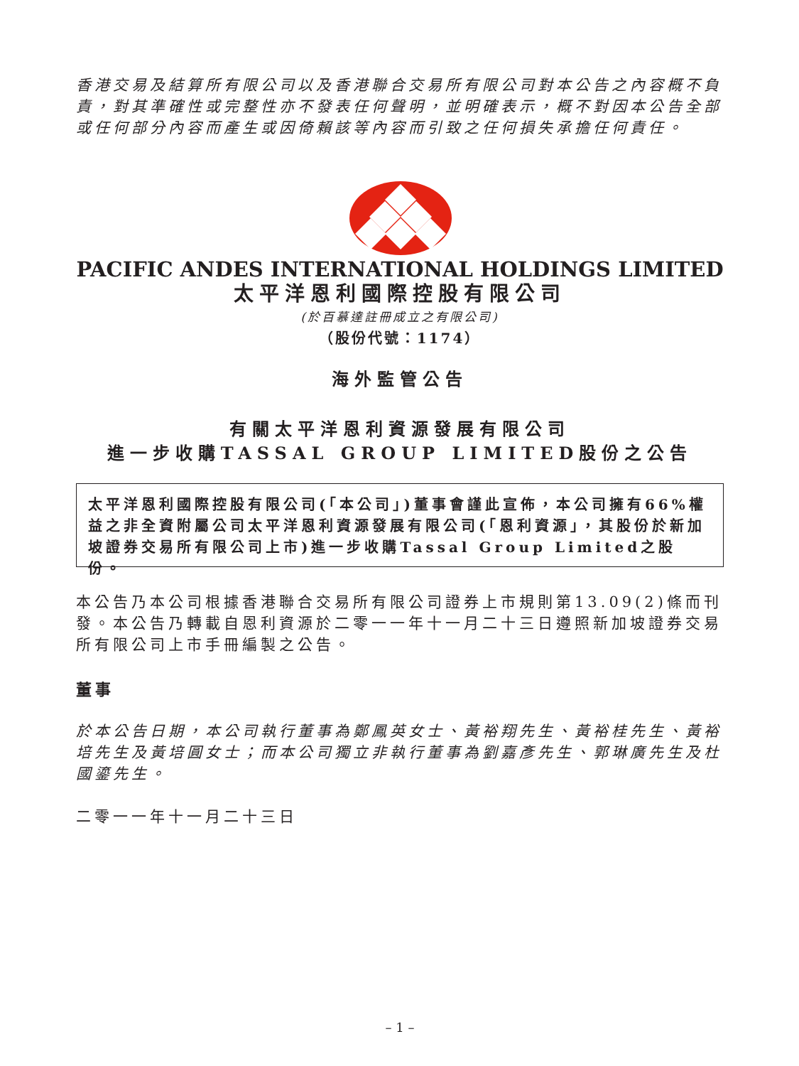香港交易及結算所有限公司以及香港聯合交易所有限公司對本公告之內容概不負責，對其準確性或完整性亦不發表任何聲明，並明確表示，概不對因本公告全部或任何部分內容而產生或因倚賴該等內容而引致之任何損失承擔任何責任。
PACIFIC ANDES INTERNATIONAL HOLDINGS LIMITED
太平洋恩利國際控股有限公司
(於百慕達註冊成立之有限公司)
（股份代號：1174）
海外監管公告
有關太平洋恩利資源發展有限公司
進一步收購TASSAL GROUP LIMITED股份之公告
太平洋恩利國際控股有限公司(「本公司」)董事會謹此宣佈，本公司擁有66%權益之非全資附屬公司太平洋恩利資源發展有限公司(「恩利資源」，其股份於新加坡證券交易所有限公司上市)進一步收購Tassal Group Limited之股份。
本公告乃本公司根據香港聯合交易所有限公司證券上市規則第13.09(2)條而刊發。本公告乃轉載自恩利資源於二零一一年十一月二十三日遵照新加坡證券交易所有限公司上市手冊編製之公告。
董事
於本公告日期，本公司執行董事為鄭鳳英女士、黃裕翔先生、黃裕桂先生、黃裕培先生及黃培圓女士；而本公司獨立非執行董事為劉嘉彥先生、郭琳廣先生及杜國鎏先生。
二零一一年十一月二十三日
– 1 –